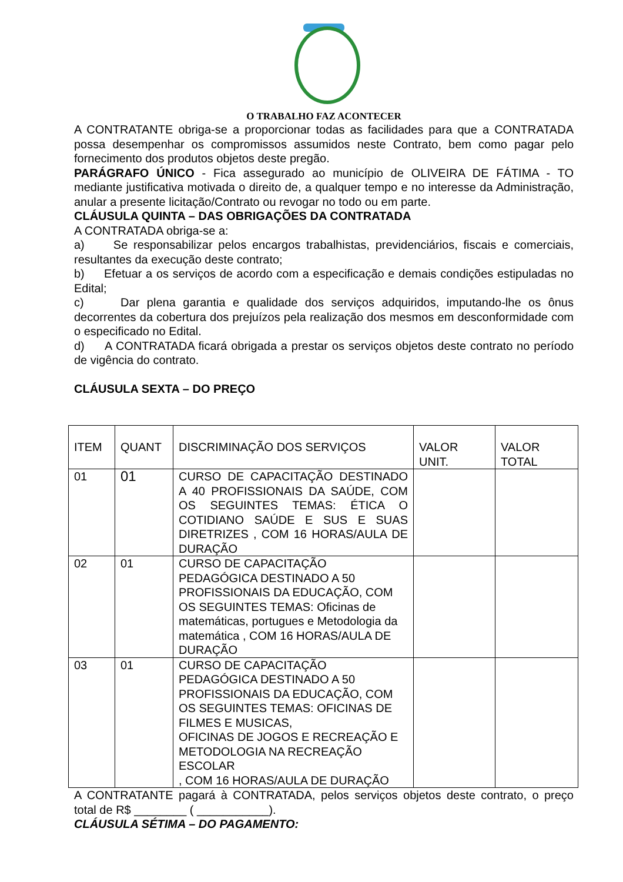O TRABALHO FAZ ACONTECER
A CONTRATANTE obriga-se a proporcionar todas as facilidades para que a CONTRATADA possa desempenhar os compromissos assumidos neste Contrato, bem como pagar pelo fornecimento dos produtos objetos deste pregão.
PARÁGRAFO ÚNICO - Fica assegurado ao município de OLIVEIRA DE FÁTIMA - TO mediante justificativa motivada o direito de, a qualquer tempo e no interesse da Administração, anular a presente licitação/Contrato ou revogar no todo ou em parte.
CLÁUSULA QUINTA – DAS OBRIGAÇÕES DA CONTRATADA
A CONTRATADA obriga-se a:
a) Se responsabilizar pelos encargos trabalhistas, previdenciários, fiscais e comerciais, resultantes da execução deste contrato;
b) Efetuar a os serviços de acordo com a especificação e demais condições estipuladas no Edital;
c) Dar plena garantia e qualidade dos serviços adquiridos, imputando-lhe os ônus decorrentes da cobertura dos prejuízos pela realização dos mesmos em desconformidade com o especificado no Edital.
d) A CONTRATADA ficará obrigada a prestar os serviços objetos deste contrato no período de vigência do contrato.
CLÁUSULA SEXTA – DO PREÇO
| ITEM | QUANT | DISCRIMINAÇÃO DOS SERVIÇOS | VALOR UNIT. | VALOR TOTAL |
| 01 | 01 | CURSO DE CAPACITAÇÃO DESTINADO A 40 PROFISSIONAIS DA SAÚDE, COM OS SEGUINTES TEMAS: ÉTICA O COTIDIANO SAÚDE E SUS E SUAS DIRETRIZES , COM 16 HORAS/AULA DE DURAÇÃO | | |
| 02 | 01 | CURSO DE CAPACITAÇÃO PEDAGÓGICA DESTINADO A 50 PROFISSIONAIS DA EDUCAÇÃO, COM OS SEGUINTES TEMAS: Oficinas de matemáticas, portugues e Metodologia da matemática , COM 16 HORAS/AULA DE DURAÇÃO | | |
| 03 | 01 | CURSO DE CAPACITAÇÃO PEDAGÓGICA DESTINADO A 50 PROFISSIONAIS DA EDUCAÇÃO, COM OS SEGUINTES TEMAS: OFICINAS DE FILMES E MUSICAS, OFICINAS DE JOGOS E RECREAÇÃO E METODOLOGIA NA RECREAÇÃO ESCOLAR , COM 16 HORAS/AULA DE DURAÇÃO | | |
A CONTRATANTE pagará à CONTRATADA, pelos serviços objetos deste contrato, o preço total de R$ ________ ( ___________).
CLÁUSULA SÉTIMA – DO PAGAMENTO: